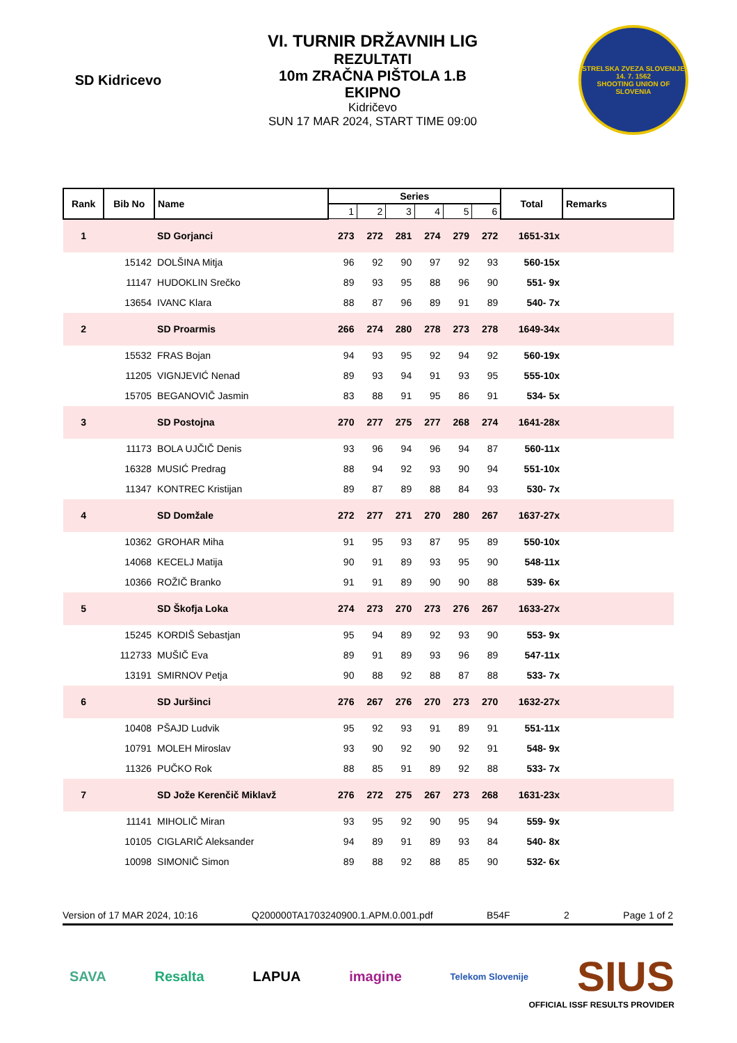SD Kidricevo
VI. TURNIR DRŽAVNIH LIG
REZULTATI
10m ZRAČNA PIŠTOLA 1.B
EKIPNO
Kidričevo
SUN 17 MAR 2024, START TIME 09:00
STRELSKA ZVEZA SLOVENIJE
14. 7. 1562
SHOOTING UNION OF SLOVENIA
| Rank | Bib No | Name | Series | | | | | | Total | Remarks |
| --- | --- | --- | --- | --- | --- | --- | --- | --- | --- | --- |
| | | | 1 | 2 | 3 | 4 | 5 | 6 | | |
| 1 | | SD Gorjanci | 273 | 272 | 281 | 274 | 279 | 272 | 1651-31x | |
| | 15142 | DOLŠINA Mitja | 96 | 92 | 90 | 97 | 92 | 93 | 560-15x | |
| | 11147 | HUDOKLIN Srečko | 89 | 93 | 95 | 88 | 96 | 90 | 551- 9x | |
| | 13654 | IVANC Klara | 88 | 87 | 96 | 89 | 91 | 89 | 540- 7x | |
| 2 | | SD Proarmis | 266 | 274 | 280 | 278 | 273 | 278 | 1649-34x | |
| | 15532 | FRAS Bojan | 94 | 93 | 95 | 92 | 94 | 92 | 560-19x | |
| | 11205 | VIGNJEVIĆ Nenad | 89 | 93 | 94 | 91 | 93 | 95 | 555-10x | |
| | 15705 | BEGANOVIČ Jasmin | 83 | 88 | 91 | 95 | 86 | 91 | 534- 5x | |
| 3 | | SD Postojna | 270 | 277 | 275 | 277 | 268 | 274 | 1641-28x | |
| | 11173 | BOLA UJČIČ Denis | 93 | 96 | 94 | 96 | 94 | 87 | 560-11x | |
| | 16328 | MUSIĆ Predrag | 88 | 94 | 92 | 93 | 90 | 94 | 551-10x | |
| | 11347 | KONTREC Kristijan | 89 | 87 | 89 | 88 | 84 | 93 | 530- 7x | |
| 4 | | SD Domžale | 272 | 277 | 271 | 270 | 280 | 267 | 1637-27x | |
| | 10362 | GROHAR Miha | 91 | 95 | 93 | 87 | 95 | 89 | 550-10x | |
| | 14068 | KECELJ Matija | 90 | 91 | 89 | 93 | 95 | 90 | 548-11x | |
| | 10366 | ROŽIČ Branko | 91 | 91 | 89 | 90 | 90 | 88 | 539- 6x | |
| 5 | | SD Škofja Loka | 274 | 273 | 270 | 273 | 276 | 267 | 1633-27x | |
| | 15245 | KORDIŠ Sebastjan | 95 | 94 | 89 | 92 | 93 | 90 | 553- 9x | |
| | 112733 | MUŠIČ Eva | 89 | 91 | 89 | 93 | 96 | 89 | 547-11x | |
| | 13191 | SMIRNOV Petja | 90 | 88 | 92 | 88 | 87 | 88 | 533- 7x | |
| 6 | | SD Juršinci | 276 | 267 | 276 | 270 | 273 | 270 | 1632-27x | |
| | 10408 | PŠAJD Ludvik | 95 | 92 | 93 | 91 | 89 | 91 | 551-11x | |
| | 10791 | MOLEH Miroslav | 93 | 90 | 92 | 90 | 92 | 91 | 548- 9x | |
| | 11326 | PUČKO Rok | 88 | 85 | 91 | 89 | 92 | 88 | 533- 7x | |
| 7 | | SD Jože Kerenčič Miklavž | 276 | 272 | 275 | 267 | 273 | 268 | 1631-23x | |
| | 11141 | MIHOLIČ Miran | 93 | 95 | 92 | 90 | 95 | 94 | 559- 9x | |
| | 10105 | CIGLARIČ Aleksander | 94 | 89 | 91 | 89 | 93 | 84 | 540- 8x | |
| | 10098 | SIMONIČ Simon | 89 | 88 | 92 | 88 | 85 | 90 | 532- 6x | |
Version of 17 MAR 2024, 10:16 Q200000TA1703240900.1.APM.0.001.pdf B54F 2 Page 1 of 2
SAVA Resalta LAPUA imagine Telekom Slovenije SIUS
OFFICIAL ISSF RESULTS PROVIDER